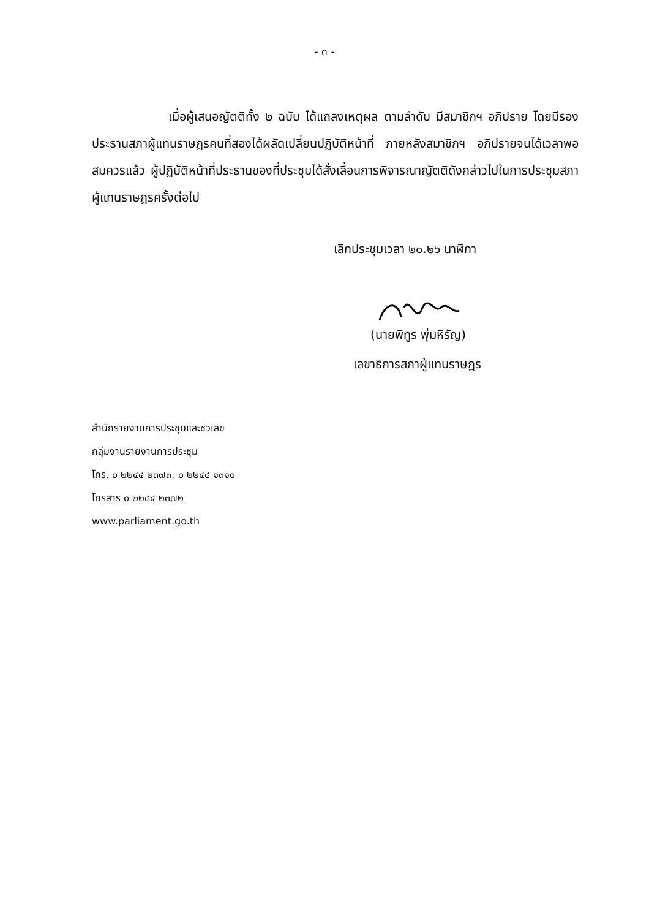- ๓ -
เมื่อผู้เสนอญัตติทั้ง ๒ ฉบับ ได้แถลงเหตุผล ตามลำดับ มีสมาชิกฯ อภิปราย โดยมีรองประธานสภาผู้แทนราษฎรคนที่สองได้ผลัดเปลี่ยนปฏิบัติหน้าที่ ภายหลังสมาชิกฯ อภิปรายจนได้เวลาพอสมควรแล้ว ผู้ปฏิบัติหน้าที่ประธานของที่ประชุมได้สั่งเลื่อนการพิจารณาญัตติดังกล่าวไปในการประชุมสภาผู้แทนราษฎรครั้งต่อไป
เลิกประชุมเวลา ๒๐.๒๖ นาฬิกา
(นายพิทูร พุ่มหิรัญ)
เลขาธิการสภาผู้แทนราษฎร
สำนักรายงานการประชุมและชวเลข
กลุ่มงานรายงานการประชุม
โทร. ๐ ๒๒๔๔ ๒๓๗๓, ๐ ๒๒๔๔ ๑๓๑๐
โทรสาร ๐ ๒๒๔๔ ๒๓๗๒
www.parliament.go.th